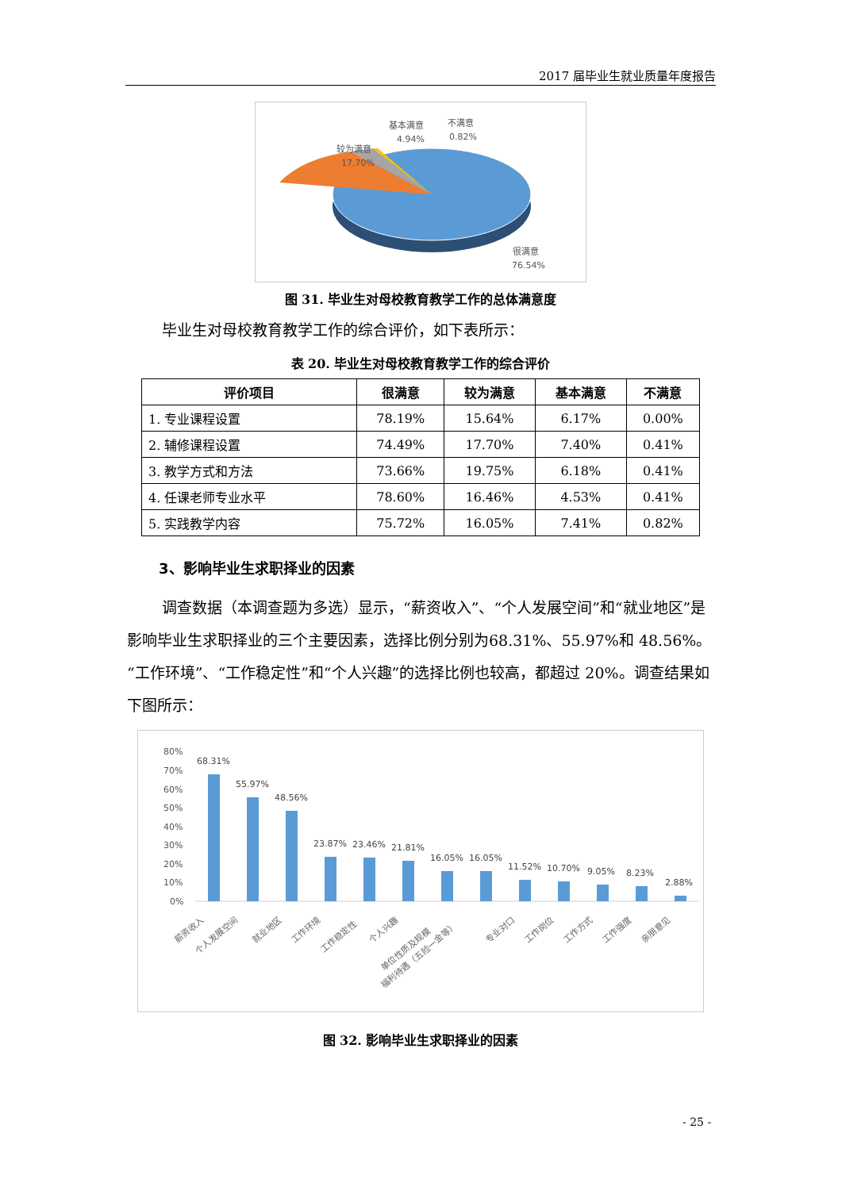2017 届毕业生就业质量年度报告
较为满意
17.70%
基本满意
4.94%
不满意
0.82%
很满意
76.54%
图 31. 毕业生对母校教育教学工作的总体满意度
毕业生对母校教育教学工作的综合评价，如下表所示：
表 20. 毕业生对母校教育教学工作的综合评价
| 评价项目 | 很满意 | 较为满意 | 基本满意 | 不满意 |
| --- | --- | --- | --- | --- |
| 1. 专业课程设置 | 78.19% | 15.64% | 6.17% | 0.00% |
| 2. 辅修课程设置 | 74.49% | 17.70% | 7.40% | 0.41% |
| 3. 教学方式和方法 | 73.66% | 19.75% | 6.18% | 0.41% |
| 4. 任课老师专业水平 | 78.60% | 16.46% | 4.53% | 0.41% |
| 5. 实践教学内容 | 75.72% | 16.05% | 7.41% | 0.82% |
3、影响毕业生求职择业的因素
调查数据（本调查题为多选）显示，“薪资收入”、“个人发展空间”和“就业地区”是影响毕业生求职择业的三个主要因素，选择比例分别为68.31%、55.97%和 48.56%。“工作环境”、“工作稳定性”和“个人兴趣”的选择比例也较高，都超过 20%。调查结果如下图所示：
80%
70%
60%
50%
40%
30%
20%
10%
0%
68.31%
55.97%
48.56%
23.87%
23.46%
21.81%
16.05%
16.05%
11.52%
10.70%
9.05%
8.23%
2.88%
薪资收入
个人发展空间
就业地区
工作环境
工作稳定性
个人兴趣
单位性质及规模
福利待遇（五险一金等）
专业对口
工作岗位
工作方式
工作强度
亲朋意见
图 32. 影响毕业生求职择业的因素
- 25 -